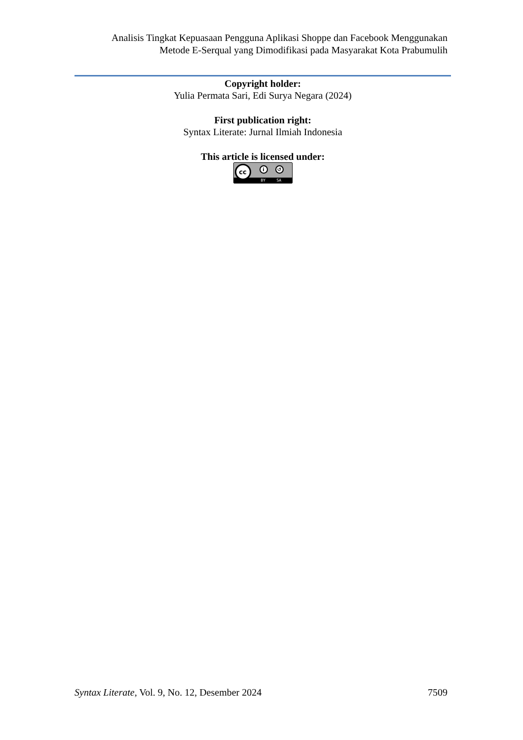Analisis Tingkat Kepuasaan Pengguna Aplikasi Shoppe dan Facebook Menggunakan
Metode E-Serqual yang Dimodifikasi pada Masyarakat Kota Prabumulih
Copyright holder:
Yulia Permata Sari, Edi Surya Negara (2024)
First publication right:
Syntax Literate: Jurnal Ilmiah Indonesia
This article is licensed under:
cc i ↺ BY SA
Syntax Literate, Vol. 9, No. 12, Desember 2024 7509